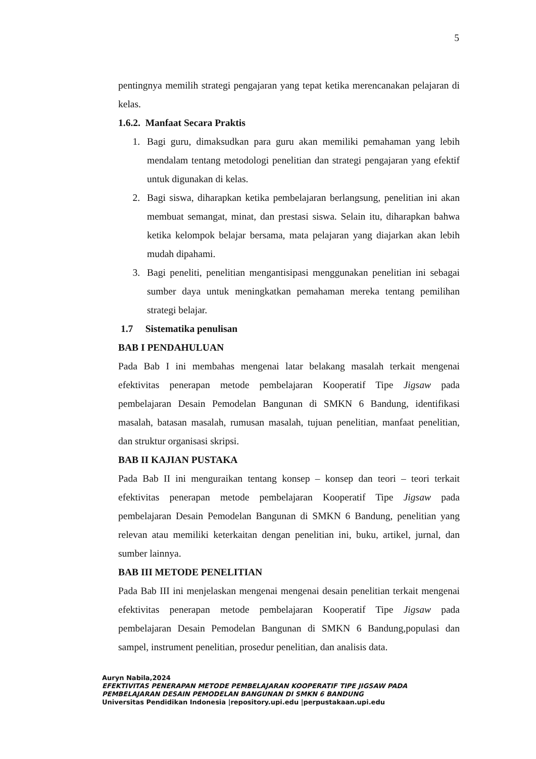5
pentingnya memilih strategi pengajaran yang tepat ketika merencanakan pelajaran di kelas.
1.6.2. Manfaat Secara Praktis
1. Bagi guru, dimaksudkan para guru akan memiliki pemahaman yang lebih mendalam tentang metodologi penelitian dan strategi pengajaran yang efektif untuk digunakan di kelas.
2. Bagi siswa, diharapkan ketika pembelajaran berlangsung, penelitian ini akan membuat semangat, minat, dan prestasi siswa. Selain itu, diharapkan bahwa ketika kelompok belajar bersama, mata pelajaran yang diajarkan akan lebih mudah dipahami.
3. Bagi peneliti, penelitian mengantisipasi menggunakan penelitian ini sebagai sumber daya untuk meningkatkan pemahaman mereka tentang pemilihan strategi belajar.
1.7 Sistematika penulisan
BAB I PENDAHULUAN
Pada Bab I ini membahas mengenai latar belakang masalah terkait mengenai efektivitas penerapan metode pembelajaran Kooperatif Tipe Jigsaw pada pembelajaran Desain Pemodelan Bangunan di SMKN 6 Bandung, identifikasi masalah, batasan masalah, rumusan masalah, tujuan penelitian, manfaat penelitian, dan struktur organisasi skripsi.
BAB II KAJIAN PUSTAKA
Pada Bab II ini menguraikan tentang konsep – konsep dan teori – teori terkait efektivitas penerapan metode pembelajaran Kooperatif Tipe Jigsaw pada pembelajaran Desain Pemodelan Bangunan di SMKN 6 Bandung, penelitian yang relevan atau memiliki keterkaitan dengan penelitian ini, buku, artikel, jurnal, dan sumber lainnya.
BAB III METODE PENELITIAN
Pada Bab III ini menjelaskan mengenai mengenai desain penelitian terkait mengenai efektivitas penerapan metode pembelajaran Kooperatif Tipe Jigsaw pada pembelajaran Desain Pemodelan Bangunan di SMKN 6 Bandung,populasi dan sampel, instrument penelitian, prosedur penelitian, dan analisis data.
Auryn Nabila,2024
EFEKTIVITAS PENERAPAN METODE PEMBELAJARAN KOOPERATIF TIPE JIGSAW PADA
PEMBELAJARAN DESAIN PEMODELAN BANGUNAN DI SMKN 6 BANDUNG
Universitas Pendidikan Indonesia |repository.upi.edu |perpustakaan.upi.edu